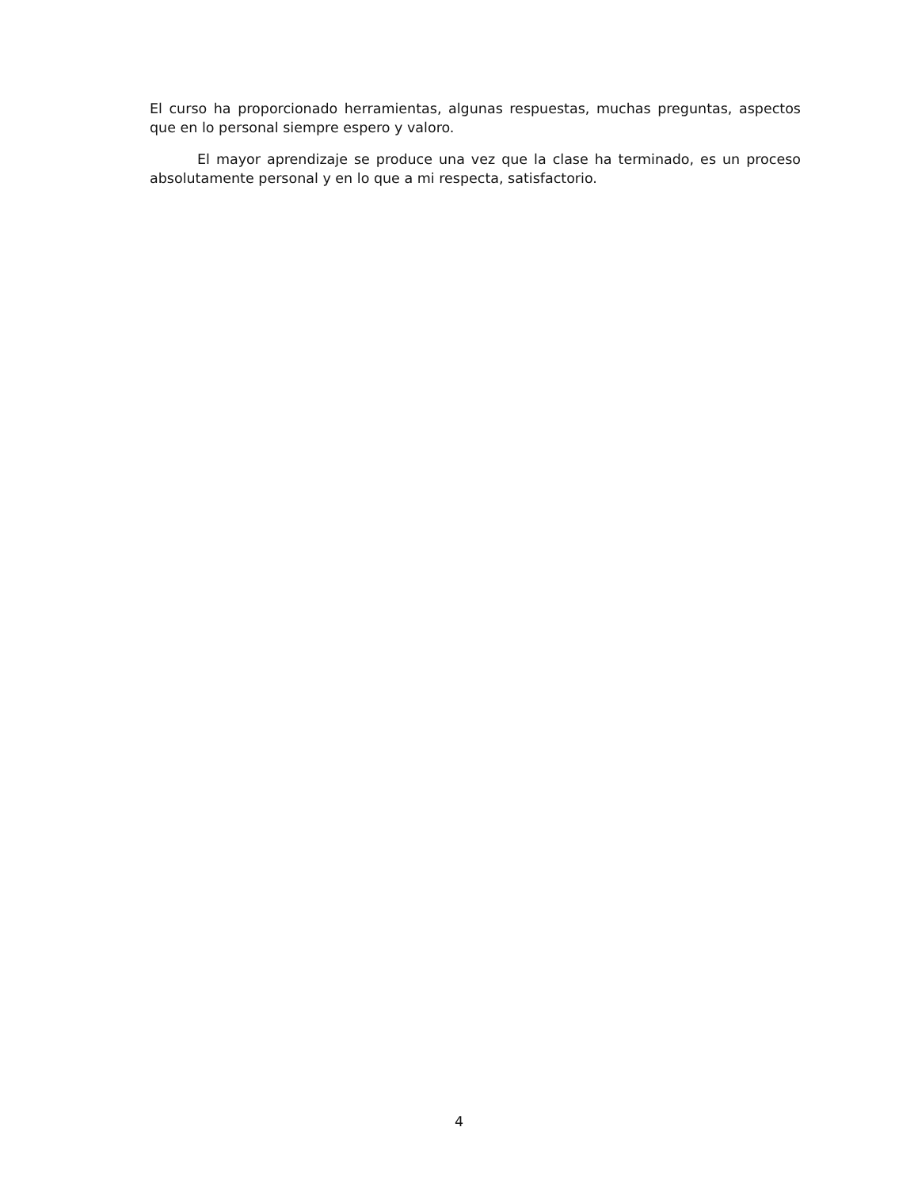El curso ha proporcionado herramientas, algunas respuestas, muchas preguntas, aspectos que en lo personal siempre espero y valoro.
El mayor aprendizaje se produce una vez que la clase ha terminado, es un proceso absolutamente personal y en lo que a mi respecta, satisfactorio.
4